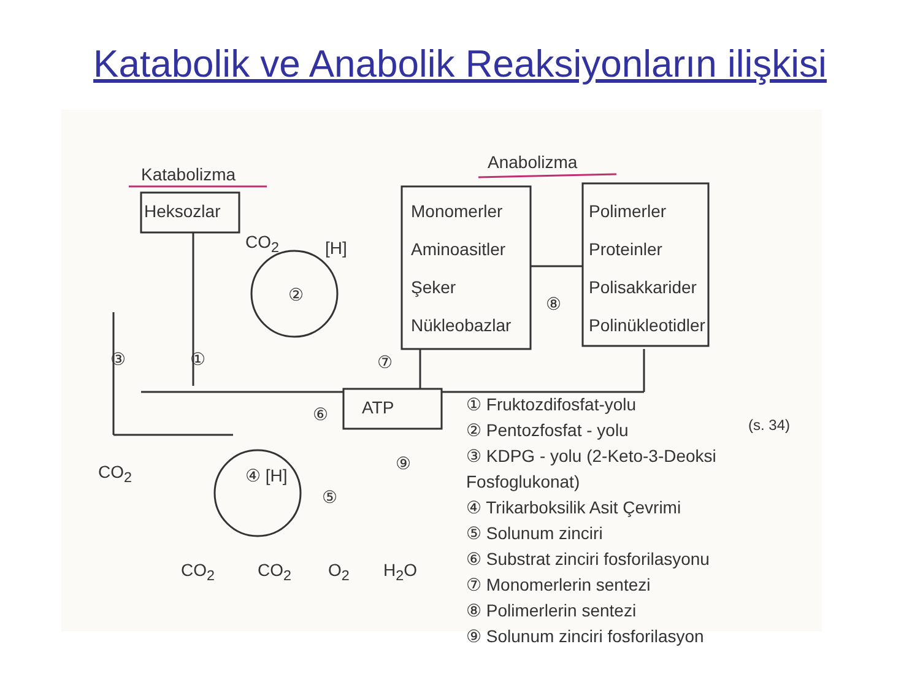Katabolik ve Anabolik Reaksiyonların ilişkisi
Katabolizma
Anabolizma
Heksozlar
Monomerler
Aminoasitler
Şeker
Nükleobazlar
Polimerler
Proteinler
Polisakkarider
Polinükleotidler
ATP
CO<sub>2</sub> [H]
②
③ ① ⑦
⑧
⑥
CO<sub>2</sub> ④ [H]
⑨
⑤
CO<sub>2</sub> CO<sub>2</sub> O<sub>2</sub> H<sub>2</sub>O
(s. 34)
① Fruktozdifosfat-yolu
② Pentozfosfat - yolu
③ KDPG - yolu (2-Keto-3-Deoksi Fosfoglukonat)
④ Trikarboksilik Asit Çevrimi
⑤ Solunum zinciri
⑥ Substrat zinciri fosforilasyonu
⑦ Monomerlerin sentezi
⑧ Polimerlerin sentezi
⑨ Solunum zinciri fosforilasyon